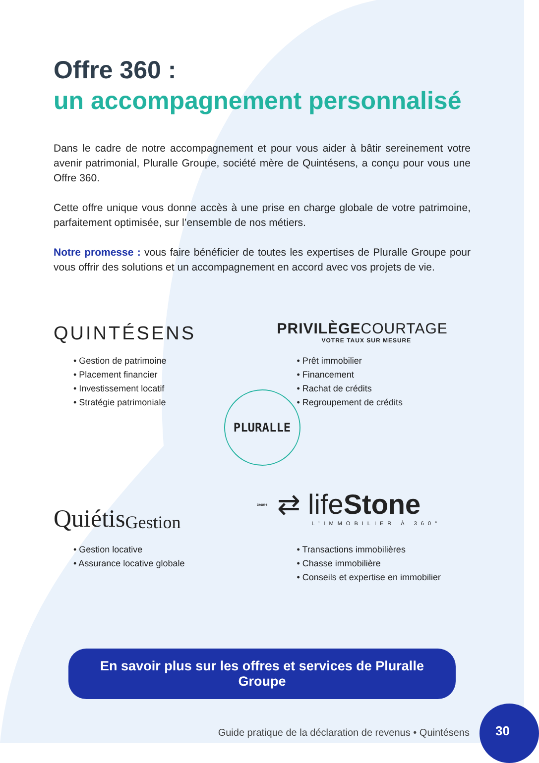Offre 360 :
un accompagnement personnalisé
Dans le cadre de notre accompagnement et pour vous aider à bâtir sereinement votre avenir patrimonial, Pluralle Groupe, société mère de Quintésens, a conçu pour vous une Offre 360.
Cette offre unique vous donne accès à une prise en charge globale de votre patrimoine, parfaitement optimisée, sur l’ensemble de nos métiers.
Notre promesse : vous faire bénéficier de toutes les expertises de Pluralle Groupe pour vous offrir des solutions et un accompagnement en accord avec vos projets de vie.
QUINTÉSENS
• Gestion de patrimoine
• Placement financier
• Investissement locatif
• Stratégie patrimoniale
PRIVILÈGECOURTAGE
VOTRE TAUX SUR MESURE
• Prêt immobilier
• Financement
• Rachat de crédits
• Regroupement de crédits
PLURALLE GROUPE
Quiétis Gestion
• Gestion locative
• Assurance locative globale
⇄ lifeStone
L’IMMOBILIER À 360°
• Transactions immobilières
• Chasse immobilière
• Conseils et expertise en immobilier
En savoir plus sur les offres et services de Pluralle Groupe
Guide pratique de la déclaration de revenus • Quintésens
30